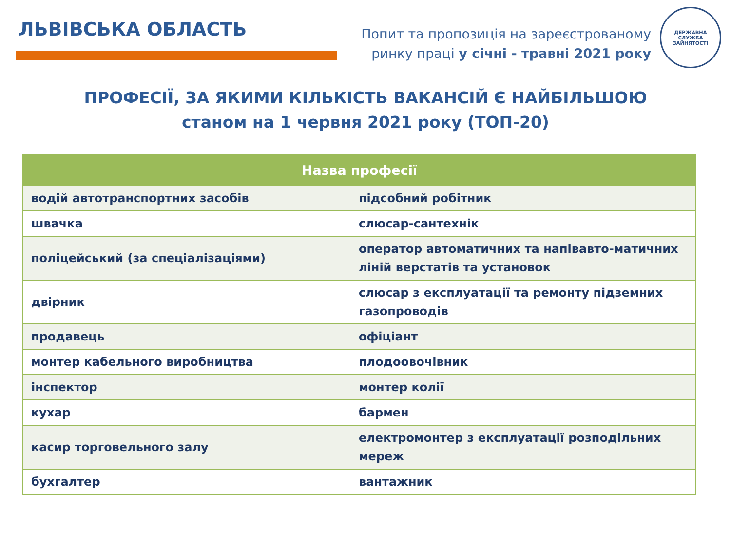ЛЬВІВСЬКА ОБЛАСТЬ
Попит та пропозиція на зареєстрованому
ринку праці у січні - травні 2021 року
ДЕРЖАВНА СЛУЖБА ЗАЙНЯТОСТІ
ПРОФЕСІЇ, ЗА ЯКИМИ КІЛЬКІСТЬ ВАКАНСІЙ Є НАЙБІЛЬШОЮ
станом на 1 червня 2021 року (ТОП-20)
| Назва професії | |
| --- | --- |
| водій автотранспортних засобів | підсобний робітник |
| швачка | слюсар-сантехнік |
| поліцейський (за спеціалізаціями) | оператор автоматичних та напівавто-матичних ліній верстатів та установок |
| двірник | слюсар з експлуатації та ремонту підземних газопроводів |
| продавець | офіціант |
| монтер кабельного виробництва | плодоовочівник |
| інспектор | монтер колії |
| кухар | бармен |
| касир торговельного залу | електромонтер з експлуатації розподільних мереж |
| бухгалтер | вантажник |